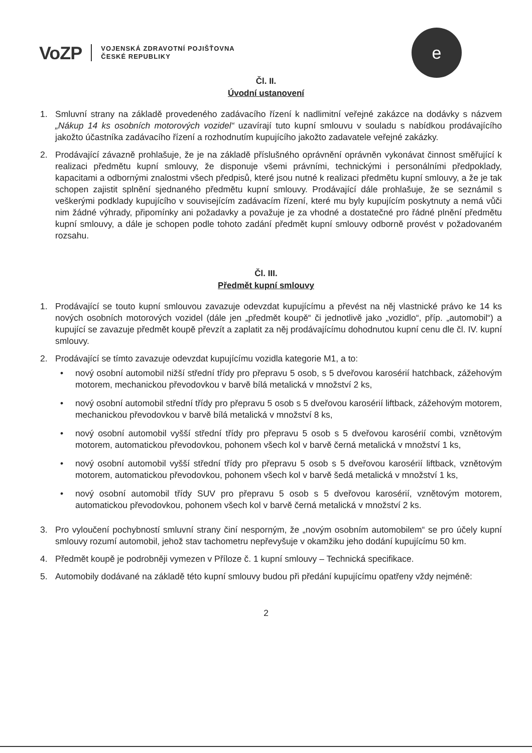VoZP VOJENSKÁ ZDRAVOTNÍ POJIŠŤOVNA
ČESKÉ REPUBLIKY
e
Čl. II.
Úvodní ustanovení
1. Smluvní strany na základě provedeného zadávacího řízení k nadlimitní veřejné zakázce na dodávky s názvem „Nákup 14 ks osobních motorových vozidel“ uzavírají tuto kupní smlouvu v souladu s nabídkou prodávajícího jakožto účastníka zadávacího řízení a rozhodnutím kupujícího jakožto zadavatele veřejné zakázky.
2. Prodávající závazně prohlašuje, že je na základě příslušného oprávnění oprávněn vykonávat činnost směřující k realizaci předmětu kupní smlouvy, že disponuje všemi právními, technickými i personálními předpoklady, kapacitami a odbornými znalostmi všech předpisů, které jsou nutné k realizaci předmětu kupní smlouvy, a že je tak schopen zajistit splnění sjednaného předmětu kupní smlouvy. Prodávající dále prohlašuje, že se seznámil s veškerými podklady kupujícího v souvisejícím zadávacím řízení, které mu byly kupujícím poskytnuty a nemá vůči nim žádné výhrady, připomínky ani požadavky a považuje je za vhodné a dostatečné pro řádné plnění předmětu kupní smlouvy, a dále je schopen podle tohoto zadání předmět kupní smlouvy odborně provést v požadovaném rozsahu.
Čl. III.
Předmět kupní smlouvy
1. Prodávající se touto kupní smlouvou zavazuje odevzdat kupujícímu a převést na něj vlastnické právo ke 14 ks nových osobních motorových vozidel (dále jen „předmět koupě“ či jednotlivě jako „vozidlo“, příp. „automobil“) a kupující se zavazuje předmět koupě převzít a zaplatit za něj prodávajícímu dohodnutou kupní cenu dle čl. IV. kupní smlouvy.
2. Prodávající se tímto zavazuje odevzdat kupujícímu vozidla kategorie M1, a to:
• nový osobní automobil nižší střední třídy pro přepravu 5 osob, s 5 dveřovou karosérií hatchback, zážehovým motorem, mechanickou převodovkou v barvě bílá metalická v množství 2 ks,
• nový osobní automobil střední třídy pro přepravu 5 osob s 5 dveřovou karosérií liftback, zážehovým motorem, mechanickou převodovkou v barvě bílá metalická v množství 8 ks,
• nový osobní automobil vyšší střední třídy pro přepravu 5 osob s 5 dveřovou karosérií combi, vznětovým motorem, automatickou převodovkou, pohonem všech kol v barvě černá metalická v množství 1 ks,
• nový osobní automobil vyšší střední třídy pro přepravu 5 osob s 5 dveřovou karosérií liftback, vznětovým motorem, automatickou převodovkou, pohonem všech kol v barvě šedá metalická v množství 1 ks,
• nový osobní automobil třídy SUV pro přepravu 5 osob s 5 dveřovou karosérií, vznětovým motorem, automatickou převodovkou, pohonem všech kol v barvě černá metalická v množství 2 ks.
3. Pro vyloučení pochybností smluvní strany činí nesporným, že „novým osobním automobilem“ se pro účely kupní smlouvy rozumí automobil, jehož stav tachometru nepřevyšuje v okamžiku jeho dodání kupujícímu 50 km.
4. Předmět koupě je podrobněji vymezen v Příloze č. 1 kupní smlouvy – Technická specifikace.
5. Automobily dodávané na základě této kupní smlouvy budou při předání kupujícímu opatřeny vždy nejméně:
2